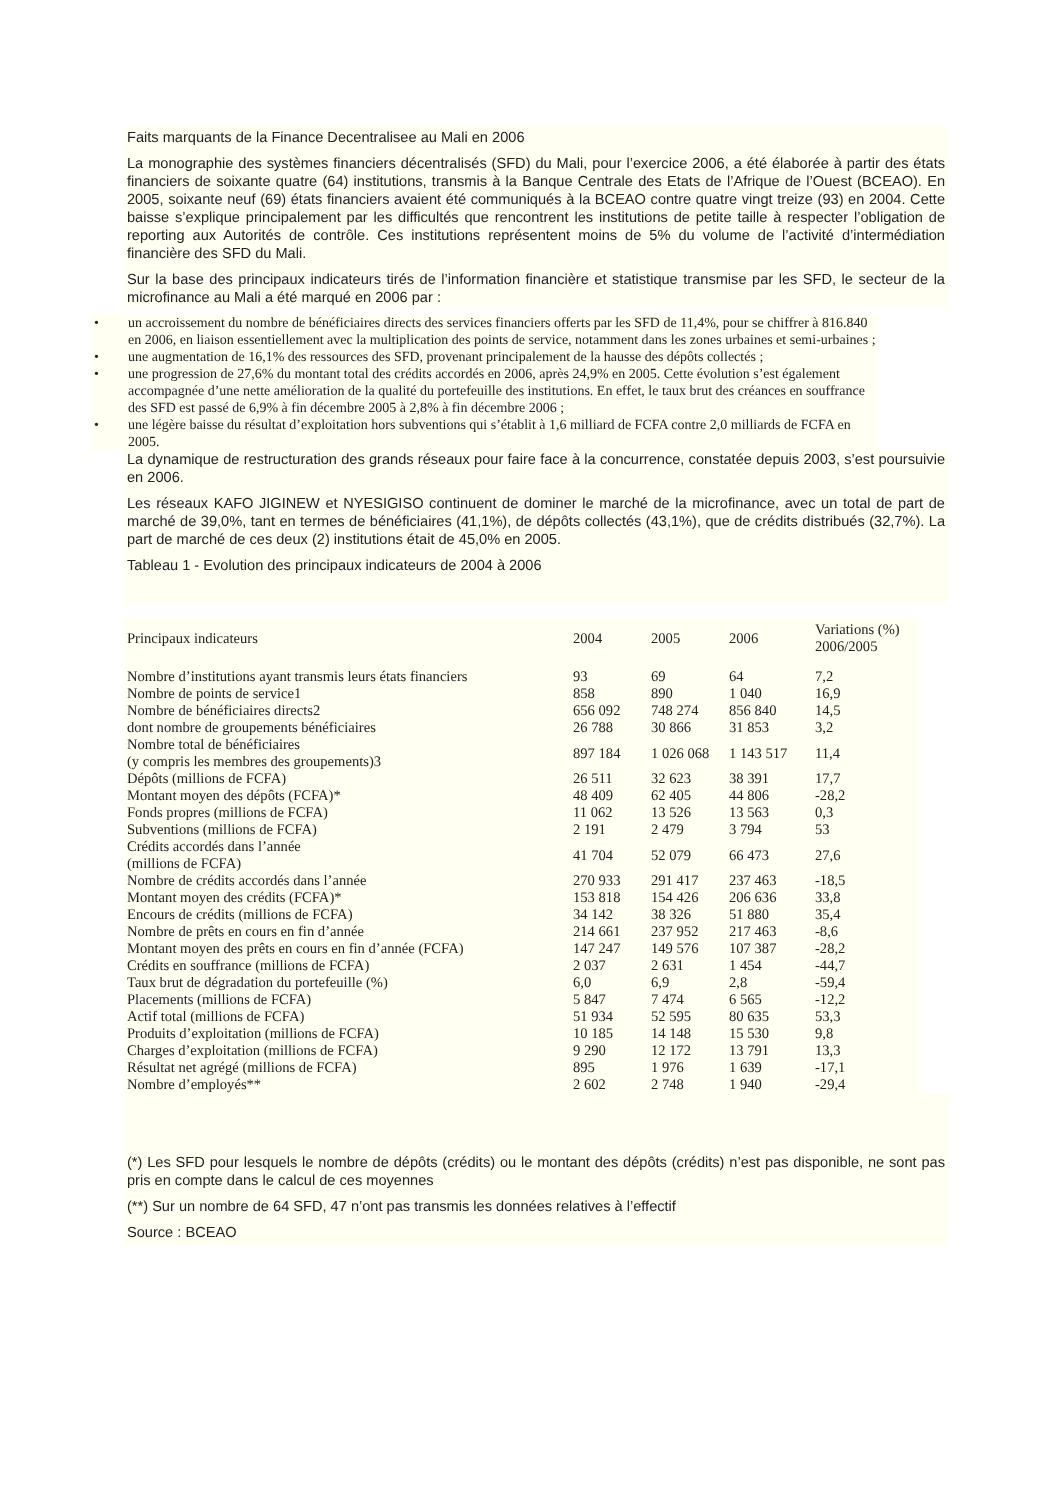Faits marquants de la Finance Decentralisee au Mali en 2006
La monographie des systèmes financiers décentralisés (SFD) du Mali, pour l’exercice 2006, a été élaborée à partir des états financiers de soixante quatre (64) institutions, transmis à la Banque Centrale des Etats de l’Afrique de l’Ouest (BCEAO). En 2005, soixante neuf (69) états financiers avaient été communiqués à la BCEAO contre quatre vingt treize (93) en 2004. Cette baisse s’explique principalement par les difficultés que rencontrent les institutions de petite taille à respecter l’obligation de reporting aux Autorités de contrôle. Ces institutions représentent moins de 5% du volume de l’activité d’intermédiation financière des SFD du Mali.
Sur la base des principaux indicateurs tirés de l’information financière et statistique transmise par les SFD, le secteur de la microfinance au Mali a été marqué en 2006 par :
• un accroissement du nombre de bénéficiaires directs des services financiers offerts par les SFD de 11,4%, pour se chiffrer à 816.840 en 2006, en liaison essentiellement avec la multiplication des points de service, notamment dans les zones urbaines et semi-urbaines ;
• une augmentation de 16,1% des ressources des SFD, provenant principalement de la hausse des dépôts collectés ;
• une progression de 27,6% du montant total des crédits accordés en 2006, après 24,9% en 2005. Cette évolution s’est également accompagnée d’une nette amélioration de la qualité du portefeuille des institutions. En effet, le taux brut des créances en souffrance des SFD est passé de 6,9% à fin décembre 2005 à 2,8% à fin décembre 2006 ;
• une légère baisse du résultat d’exploitation hors subventions qui s’établit à 1,6 milliard de FCFA contre 2,0 milliards de FCFA en 2005.
La dynamique de restructuration des grands réseaux pour faire face à la concurrence, constatée depuis 2003, s’est poursuivie en 2006.
Les réseaux KAFO JIGINEW et NYESIGISO continuent de dominer le marché de la microfinance, avec un total de part de marché de 39,0%, tant en termes de bénéficiaires (41,1%), de dépôts collectés (43,1%), que de crédits distribués (32,7%). La part de marché de ces deux (2) institutions était de 45,0% en 2005.
Tableau 1 - Evolution des principaux indicateurs de 2004 à 2006
| Principaux indicateurs | 2004 | 2005 | 2006 | Variations (%) 2006/2005 |
| --- | --- | --- | --- | --- |
| Nombre d’institutions ayant transmis leurs états financiers | 93 | 69 | 64 | 7,2 |
| Nombre de points de service 1 | 858 | 890 | 1 040 | 16,9 |
| Nombre de bénéficiaires directs 2 | 656 092 | 748 274 | 856 840 | 14,5 |
| dont nombre de groupements bénéficiaires | 26 788 | 30 866 | 31 853 | 3,2 |
| Nombre total de bénéficiaires (y compris les membres des groupements) 3 | 897 184 | 1 026 068 | 1 143 517 | 11,4 |
| Dépôts (millions de FCFA) | 26 511 | 32 623 | 38 391 | 17,7 |
| Montant moyen des dépôts (FCFA)* | 48 409 | 62 405 | 44 806 | -28,2 |
| Fonds propres (millions de FCFA) | 11 062 | 13 526 | 13 563 | 0,3 |
| Subventions (millions de FCFA) | 2 191 | 2 479 | 3 794 | 53 |
| Crédits accordés dans l’année (millions de FCFA) | 41 704 | 52 079 | 66 473 | 27,6 |
| Nombre de crédits accordés dans l’année | 270 933 | 291 417 | 237 463 | -18,5 |
| Montant moyen des crédits (FCFA)* | 153 818 | 154 426 | 206 636 | 33,8 |
| Encours de crédits (millions de FCFA) | 34 142 | 38 326 | 51 880 | 35,4 |
| Nombre de prêts en cours en fin d’année | 214 661 | 237 952 | 217 463 | -8,6 |
| Montant moyen des prêts en cours en fin d’année (FCFA) | 147 247 | 149 576 | 107 387 | -28,2 |
| Crédits en souffrance (millions de FCFA) | 2 037 | 2 631 | 1 454 | -44,7 |
| Taux brut de dégradation du portefeuille (%) | 6,0 | 6,9 | 2,8 | -59,4 |
| Placements (millions de FCFA) | 5 847 | 7 474 | 6 565 | -12,2 |
| Actif total (millions de FCFA) | 51 934 | 52 595 | 80 635 | 53,3 |
| Produits d’exploitation (millions de FCFA) | 10 185 | 14 148 | 15 530 | 9,8 |
| Charges d’exploitation (millions de FCFA) | 9 290 | 12 172 | 13 791 | 13,3 |
| Résultat net agrégé (millions de FCFA) | 895 | 1 976 | 1 639 | -17,1 |
| Nombre d’employés** | 2 602 | 2 748 | 1 940 | -29,4 |
(*) Les SFD pour lesquels le nombre de dépôts (crédits) ou le montant des dépôts (crédits) n’est pas disponible, ne sont pas pris en compte dans le calcul de ces moyennes
(**) Sur un nombre de 64 SFD, 47 n’ont pas transmis les données relatives à l’effectif
Source : BCEAO